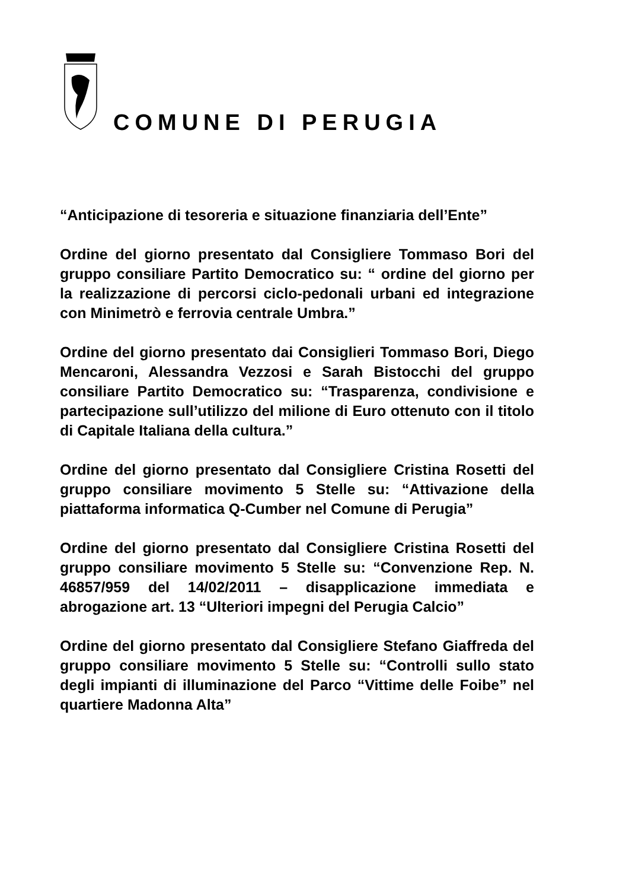COMUNE DI PERUGIA
“Anticipazione di tesoreria e situazione finanziaria dell’Ente”
Ordine del giorno presentato dal Consigliere Tommaso Bori del gruppo consiliare Partito Democratico su: “ ordine del giorno per la realizzazione di percorsi ciclo-pedonali urbani ed integrazione con Minimetrò e ferrovia centrale Umbra.”
Ordine del giorno presentato dai Consiglieri Tommaso Bori, Diego Mencaroni, Alessandra Vezzosi e Sarah Bistocchi del gruppo consiliare Partito Democratico su: “Trasparenza, condivisione e partecipazione sull’utilizzo del milione di Euro ottenuto con il titolo di Capitale Italiana della cultura.”
Ordine del giorno presentato dal Consigliere Cristina Rosetti del gruppo consiliare movimento 5 Stelle su: “Attivazione della piattaforma informatica Q-Cumber nel Comune di Perugia”
Ordine del giorno presentato dal Consigliere Cristina Rosetti del gruppo consiliare movimento 5 Stelle su: “Convenzione Rep. N. 46857/959 del 14/02/2011 – disapplicazione immediata e abrogazione art. 13 “Ulteriori impegni del Perugia Calcio”
Ordine del giorno presentato dal Consigliere Stefano Giaffreda del gruppo consiliare movimento 5 Stelle su: “Controlli sullo stato degli impianti di illuminazione del Parco “Vittime delle Foibe” nel quartiere Madonna Alta”